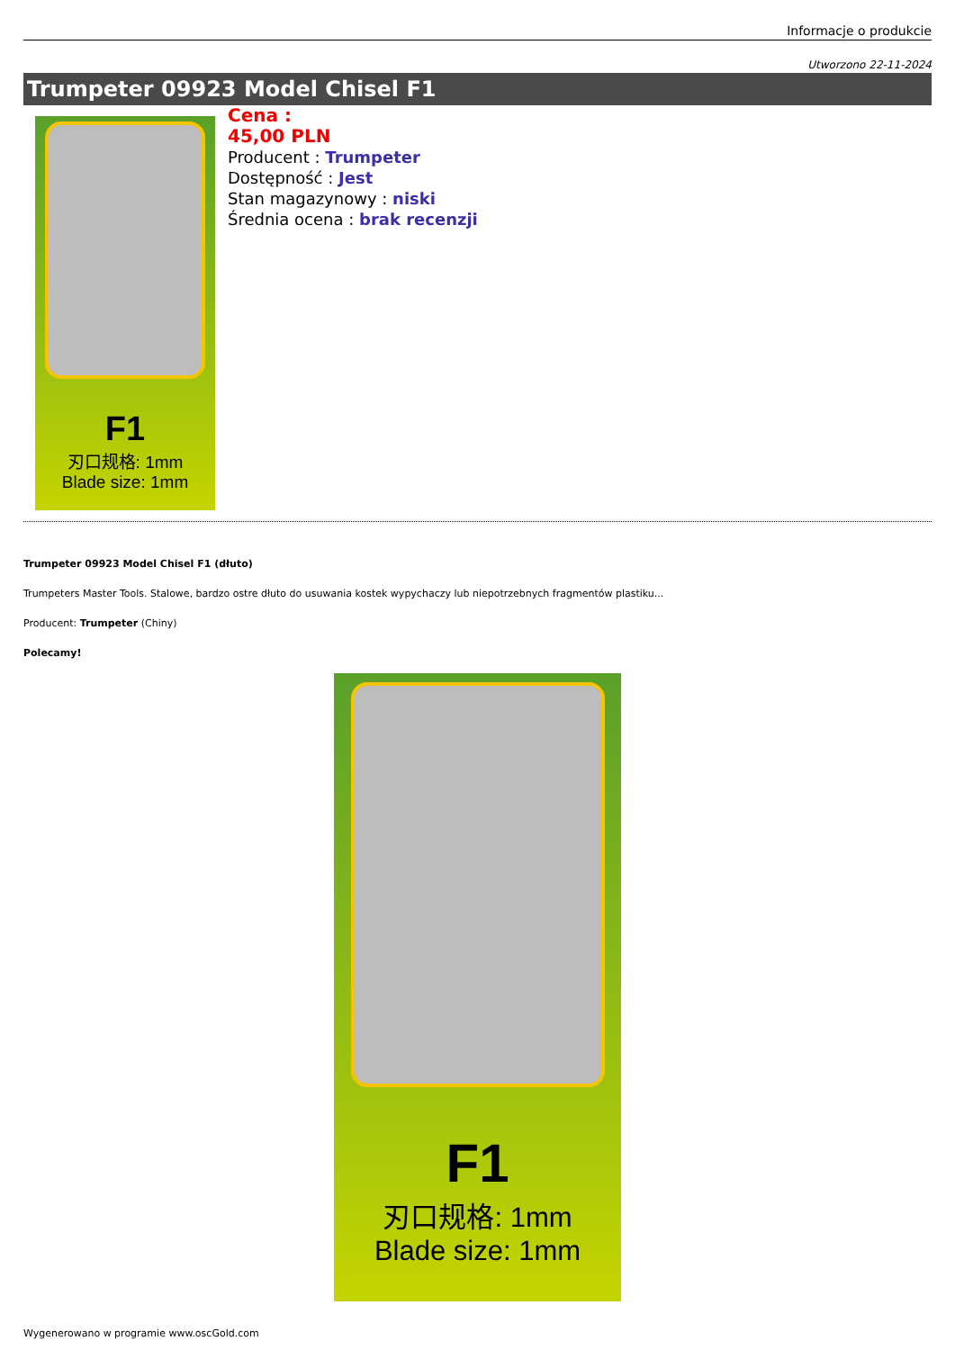Informacje o produkcie
Utworzono 22-11-2024
Trumpeter 09923 Model Chisel F1
F1
刃口规格: 1mm
Blade size: 1mm
Cena :
45,00 PLN
Producent : Trumpeter
Dostępność : Jest
Stan magazynowy : niski
Średnia ocena : brak recenzji
Trumpeter 09923 Model Chisel F1 (dłuto)
Trumpeters Master Tools. Stalowe, bardzo ostre dłuto do usuwania kostek wypychaczy lub niepotrzebnych fragmentów plastiku...
Producent: Trumpeter (Chiny)
Polecamy!
F1
刃口规格: 1mm
Blade size: 1mm
Wygenerowano w programie www.oscGold.com